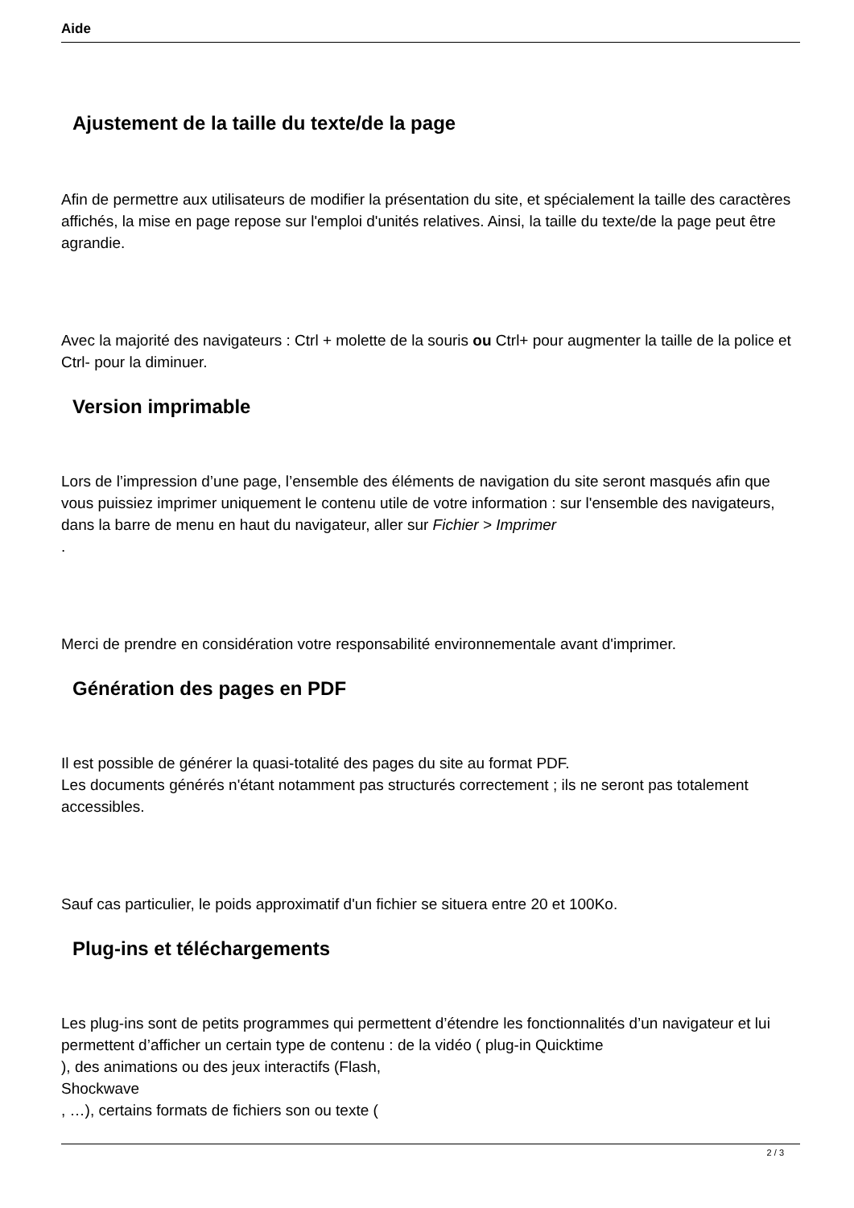Aide
Ajustement de la taille du texte/de la page
Afin de permettre aux utilisateurs de modifier la présentation du site, et spécialement la taille des caractères affichés, la mise en page repose sur l'emploi d'unités relatives. Ainsi, la taille du texte/de la page peut être agrandie.
Avec la majorité des navigateurs : Ctrl + molette de la souris ou Ctrl+ pour augmenter la taille de la police et Ctrl- pour la diminuer.
Version imprimable
Lors de l’impression d’une page, l’ensemble des éléments de navigation du site seront masqués afin que vous puissiez imprimer uniquement le contenu utile de votre information : sur l'ensemble des navigateurs, dans la barre de menu en haut du navigateur, aller sur Fichier > Imprimer
.
Merci de prendre en considération votre responsabilité environnementale avant d'imprimer.
Génération des pages en PDF
Il est possible de générer la quasi-totalité des pages du site au format PDF.
Les documents générés n'étant notamment pas structurés correctement ; ils ne seront pas totalement accessibles.
Sauf cas particulier, le poids approximatif d'un fichier se situera entre 20 et 100Ko.
Plug-ins et téléchargements
Les plug-ins sont de petits programmes qui permettent d’étendre les fonctionnalités d’un navigateur et lui permettent d’afficher un certain type de contenu : de la vidéo ( plug-in Quicktime
), des animations ou des jeux interactifs (Flash,
Shockwave
, …), certains formats de fichiers son ou texte (
2 / 3